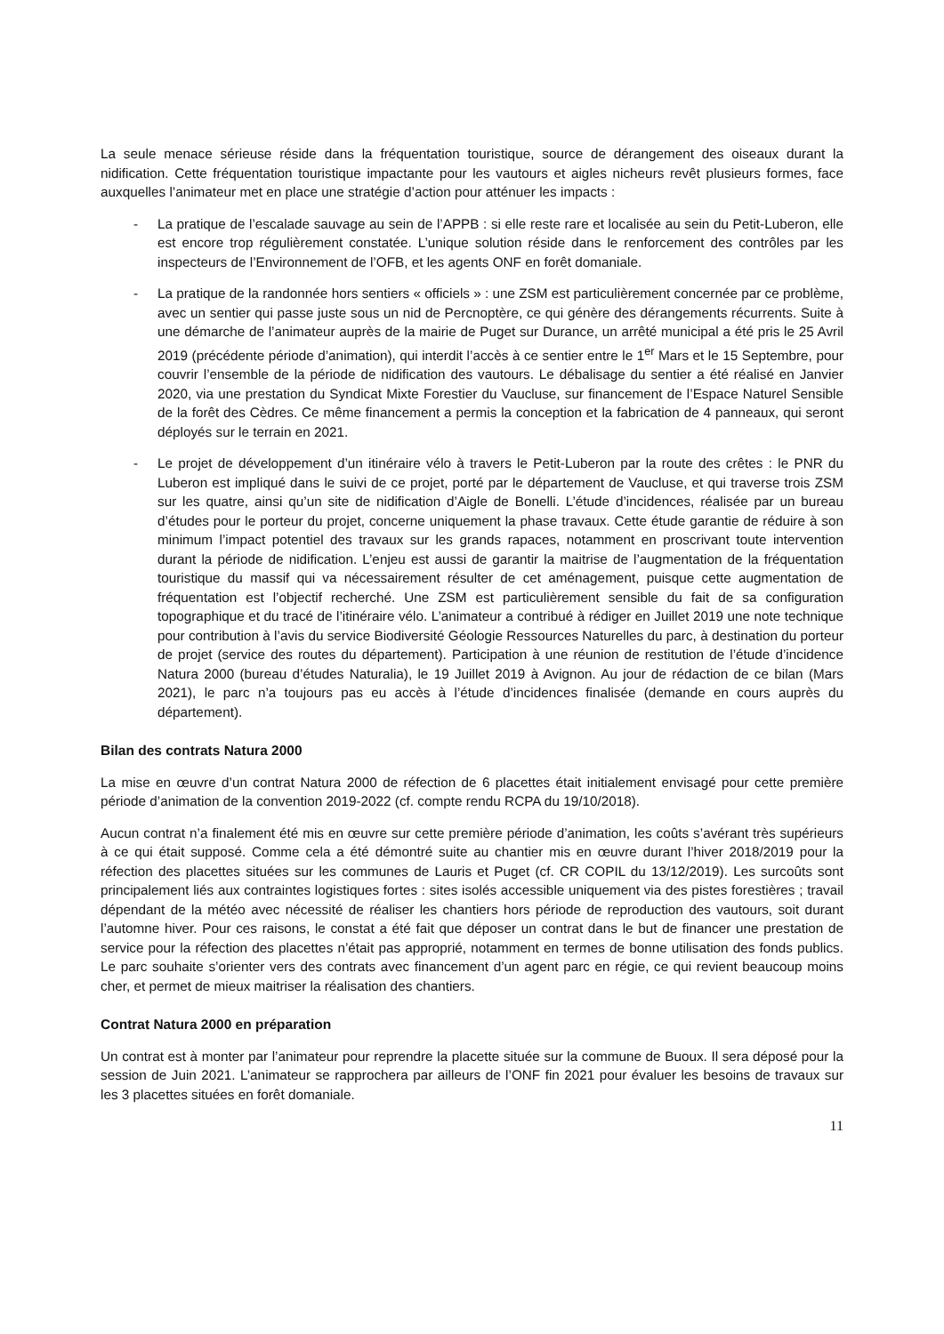La seule menace sérieuse réside dans la fréquentation touristique, source de dérangement des oiseaux durant la nidification. Cette fréquentation touristique impactante pour les vautours et aigles nicheurs revêt plusieurs formes, face auxquelles l’animateur met en place une stratégie d’action pour atténuer les impacts :
- La pratique de l’escalade sauvage au sein de l’APPB : si elle reste rare et localisée au sein du Petit-Luberon, elle est encore trop régulièrement constatée. L’unique solution réside dans le renforcement des contrôles par les inspecteurs de l’Environnement de l’OFB, et les agents ONF en forêt domaniale.
- La pratique de la randonnée hors sentiers « officiels » : une ZSM est particulièrement concernée par ce problème, avec un sentier qui passe juste sous un nid de Percnoptère, ce qui génère des dérangements récurrents. Suite à une démarche de l’animateur auprès de la mairie de Puget sur Durance, un arrêté municipal a été pris le 25 Avril 2019 (précédente période d’animation), qui interdit l’accès à ce sentier entre le 1<sup>er</sup> Mars et le 15 Septembre, pour couvrir l’ensemble de la période de nidification des vautours. Le débalisage du sentier a été réalisé en Janvier 2020, via une prestation du Syndicat Mixte Forestier du Vaucluse, sur financement de l’Espace Naturel Sensible de la forêt des Cèdres. Ce même financement a permis la conception et la fabrication de 4 panneaux, qui seront déployés sur le terrain en 2021.
- Le projet de développement d’un itinéraire vélo à travers le Petit-Luberon par la route des crêtes : le PNR du Luberon est impliqué dans le suivi de ce projet, porté par le département de Vaucluse, et qui traverse trois ZSM sur les quatre, ainsi qu’un site de nidification d’Aigle de Bonelli. L’étude d’incidences, réalisée par un bureau d’études pour le porteur du projet, concerne uniquement la phase travaux. Cette étude garantie de réduire à son minimum l’impact potentiel des travaux sur les grands rapaces, notamment en proscrivant toute intervention durant la période de nidification. L’enjeu est aussi de garantir la maitrise de l’augmentation de la fréquentation touristique du massif qui va nécessairement résulter de cet aménagement, puisque cette augmentation de fréquentation est l’objectif recherché. Une ZSM est particulièrement sensible du fait de sa configuration topographique et du tracé de l’itinéraire vélo. L’animateur a contribué à rédiger en Juillet 2019 une note technique pour contribution à l’avis du service Biodiversité Géologie Ressources Naturelles du parc, à destination du porteur de projet (service des routes du département). Participation à une réunion de restitution de l’étude d’incidence Natura 2000 (bureau d’études Naturalia), le 19 Juillet 2019 à Avignon. Au jour de rédaction de ce bilan (Mars 2021), le parc n’a toujours pas eu accès à l’étude d’incidences finalisée (demande en cours auprès du département).
Bilan des contrats Natura 2000
La mise en œuvre d’un contrat Natura 2000 de réfection de 6 placettes était initialement envisagé pour cette première période d’animation de la convention 2019-2022 (cf. compte rendu RCPA du 19/10/2018).
Aucun contrat n’a finalement été mis en œuvre sur cette première période d’animation, les coûts s’avérant très supérieurs à ce qui était supposé. Comme cela a été démontré suite au chantier mis en œuvre durant l’hiver 2018/2019 pour la réfection des placettes situées sur les communes de Lauris et Puget (cf. CR COPIL du 13/12/2019). Les surcoûts sont principalement liés aux contraintes logistiques fortes : sites isolés accessible uniquement via des pistes forestières ; travail dépendant de la météo avec nécessité de réaliser les chantiers hors période de reproduction des vautours, soit durant l’automne hiver. Pour ces raisons, le constat a été fait que déposer un contrat dans le but de financer une prestation de service pour la réfection des placettes n’était pas approprié, notamment en termes de bonne utilisation des fonds publics. Le parc souhaite s’orienter vers des contrats avec financement d’un agent parc en régie, ce qui revient beaucoup moins cher, et permet de mieux maitriser la réalisation des chantiers.
Contrat Natura 2000 en préparation
Un contrat est à monter par l’animateur pour reprendre la placette située sur la commune de Buoux. Il sera déposé pour la session de Juin 2021. L’animateur se rapprochera par ailleurs de l’ONF fin 2021 pour évaluer les besoins de travaux sur les 3 placettes situées en forêt domaniale.
11